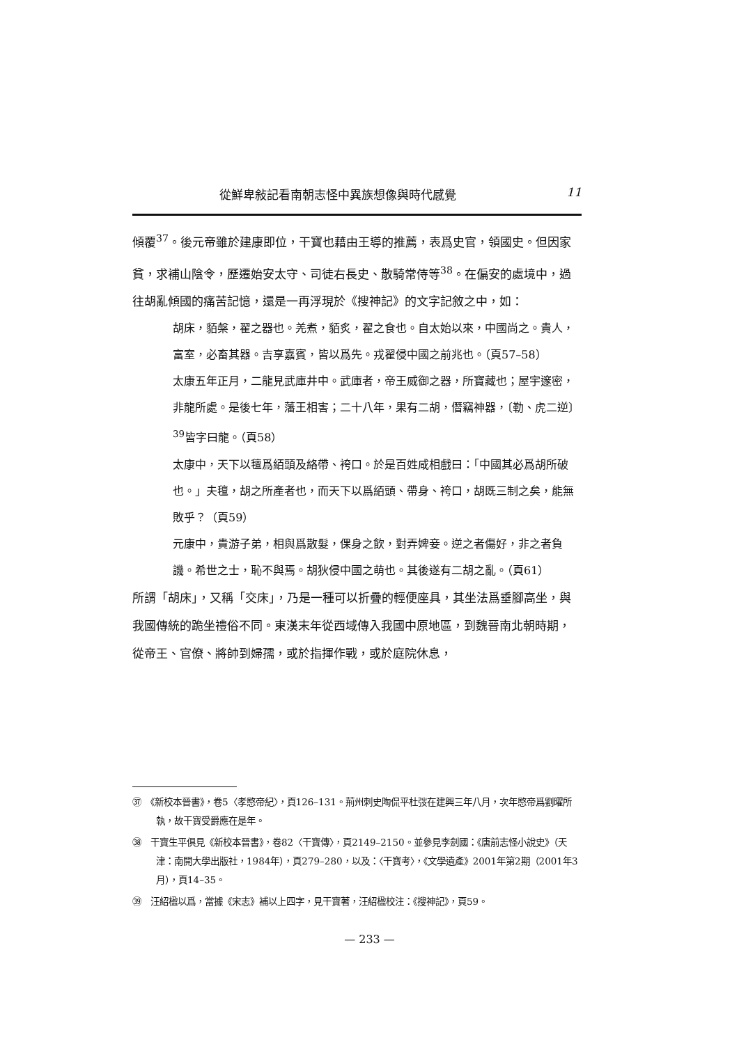從鮮卑敍記看南朝志怪中異族想像與時代感覺 11
傾覆<sup>37</sup>。後元帝雖於建康即位，干寶也藉由王導的推薦，表爲史官，領國史。但因家貧，求補山陰令，歷遷始安太守、司徒右長史、散騎常侍等<sup>38</sup>。在偏安的處境中，過往胡亂傾國的痛苦記憶，還是一再浮現於《搜神記》的文字記敘之中，如：
胡床，貊槃，翟之器也。羌煮，貊炙，翟之食也。自太始以來，中國尚之。貴人，富室，必畜其器。吉享嘉賓，皆以爲先。戎翟侵中國之前兆也。（頁57–58）
太康五年正月，二龍見武庫井中。武庫者，帝王威御之器，所寶藏也；屋宇邃密，非龍所處。是後七年，藩王相害；二十八年，果有二胡，僭竊神器，〔勒、虎二逆〕<sup>39</sup>皆字曰龍。（頁58）
太康中，天下以氊爲絔頭及絡帶、袴口。於是百姓咸相戲曰：「中國其必爲胡所破也。」夫氊，胡之所產者也，而天下以爲絔頭、帶身、袴口，胡既三制之矣，能無敗乎？（頁59）
元康中，貴游子弟，相與爲散髮，倮身之飲，對弄婢妾。逆之者傷好，非之者負譏。希世之士，恥不與焉。胡狄侵中國之萌也。其後遂有二胡之亂。（頁61）
所謂「胡床」，又稱「交床」，乃是一種可以折疊的輕便座具，其坐法爲垂腳高坐，與我國傳統的跪坐禮俗不同。東漢末年從西域傳入我國中原地區，到魏晉南北朝時期，從帝王、官僚、將帥到婦孺，或於指揮作戰，或於庭院休息，
㊲　《新校本晉書》，卷5〈孝愍帝紀〉，頁126–131。荊州刺史陶侃平杜弢在建興三年八月，次年愍帝爲劉曜所執，故干寶受爵應在是年。
㊳　干寶生平俱見《新校本晉書》，卷82〈干寶傳〉，頁2149–2150。並參見李劍國：《唐前志怪小說史》（天津：南開大學出版社，1984年），頁279–280，以及：〈干寶考〉，《文學遺產》2001年第2期（2001年3月），頁14–35。
㊴　汪紹楹以爲，當據《宋志》補以上四字，見干寶著，汪紹楹校注：《搜神記》，頁59。
— 233 —